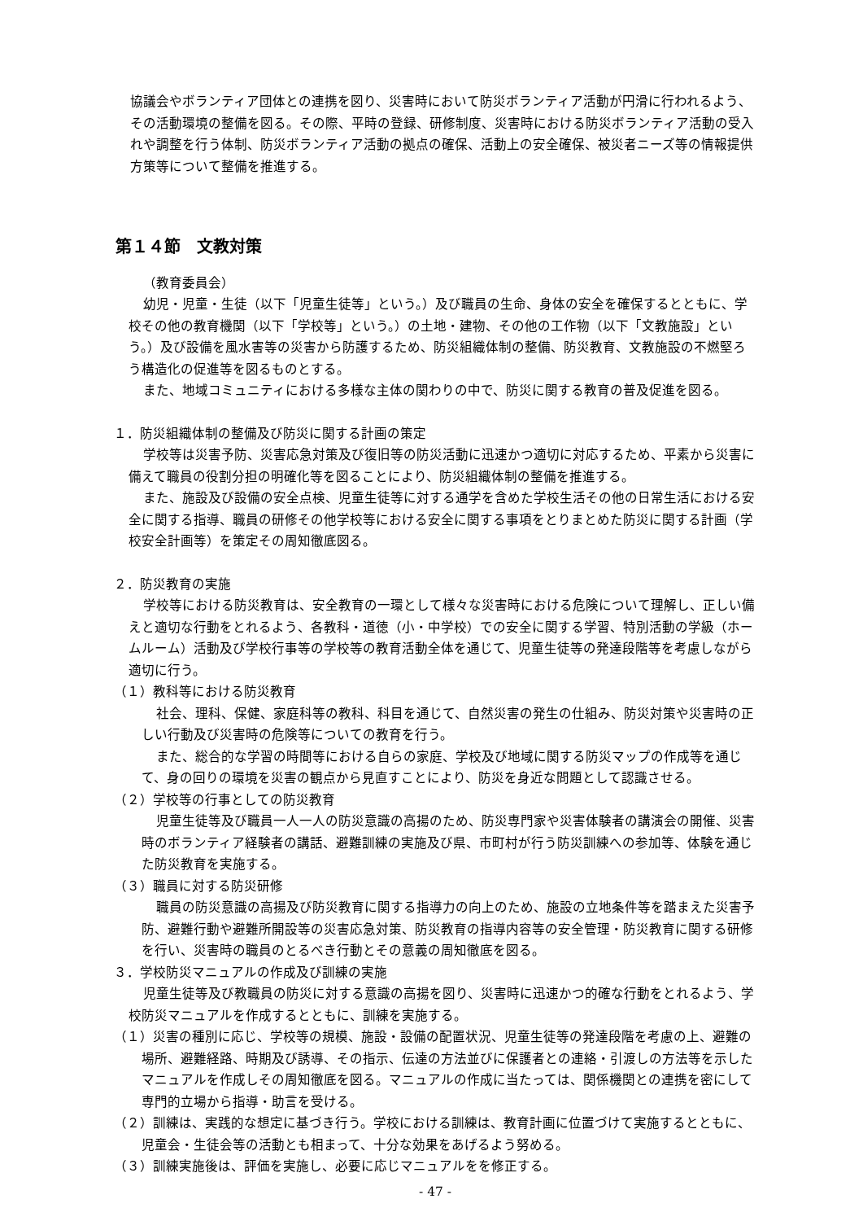協議会やボランティア団体との連携を図り、災害時において防災ボランティア活動が円滑に行われるよう、その活動環境の整備を図る。その際、平時の登録、研修制度、災害時における防災ボランティア活動の受入れや調整を行う体制、防災ボランティア活動の拠点の確保、活動上の安全確保、被災者ニーズ等の情報提供方策等について整備を推進する。
第１４節　文教対策
（教育委員会）
幼児・児童・生徒（以下「児童生徒等」という。）及び職員の生命、身体の安全を確保するとともに、学校その他の教育機関（以下「学校等」という。）の土地・建物、その他の工作物（以下「文教施設」という。）及び設備を風水害等の災害から防護するため、防災組織体制の整備、防災教育、文教施設の不燃堅ろう構造化の促進等を図るものとする。
また、地域コミュニティにおける多様な主体の関わりの中で、防災に関する教育の普及促進を図る。
１．防災組織体制の整備及び防災に関する計画の策定
学校等は災害予防、災害応急対策及び復旧等の防災活動に迅速かつ適切に対応するため、平素から災害に備えて職員の役割分担の明確化等を図ることにより、防災組織体制の整備を推進する。
また、施設及び設備の安全点検、児童生徒等に対する通学を含めた学校生活その他の日常生活における安全に関する指導、職員の研修その他学校等における安全に関する事項をとりまとめた防災に関する計画（学校安全計画等）を策定その周知徹底図る。
２．防災教育の実施
学校等における防災教育は、安全教育の一環として様々な災害時における危険について理解し、正しい備えと適切な行動をとれるよう、各教科・道徳（小・中学校）での安全に関する学習、特別活動の学級（ホームルーム）活動及び学校行事等の学校等の教育活動全体を通じて、児童生徒等の発達段階等を考慮しながら適切に行う。
（１）教科等における防災教育
社会、理科、保健、家庭科等の教科、科目を通じて、自然災害の発生の仕組み、防災対策や災害時の正しい行動及び災害時の危険等についての教育を行う。
また、総合的な学習の時間等における自らの家庭、学校及び地域に関する防災マップの作成等を通じて、身の回りの環境を災害の観点から見直すことにより、防災を身近な問題として認識させる。
（２）学校等の行事としての防災教育
児童生徒等及び職員一人一人の防災意識の高揚のため、防災専門家や災害体験者の講演会の開催、災害時のボランティア経験者の講話、避難訓練の実施及び県、市町村が行う防災訓練への参加等、体験を通じた防災教育を実施する。
（３）職員に対する防災研修
職員の防災意識の高揚及び防災教育に関する指導力の向上のため、施設の立地条件等を踏まえた災害予防、避難行動や避難所開設等の災害応急対策、防災教育の指導内容等の安全管理・防災教育に関する研修を行い、災害時の職員のとるべき行動とその意義の周知徹底を図る。
３．学校防災マニュアルの作成及び訓練の実施
児童生徒等及び教職員の防災に対する意識の高揚を図り、災害時に迅速かつ的確な行動をとれるよう、学校防災マニュアルを作成するとともに、訓練を実施する。
（１）災害の種別に応じ、学校等の規模、施設・設備の配置状況、児童生徒等の発達段階を考慮の上、避難の場所、避難経路、時期及び誘導、その指示、伝達の方法並びに保護者との連絡・引渡しの方法等を示したマニュアルを作成しその周知徹底を図る。マニュアルの作成に当たっては、関係機関との連携を密にして専門的立場から指導・助言を受ける。
（２）訓練は、実践的な想定に基づき行う。学校における訓練は、教育計画に位置づけて実施するとともに、児童会・生徒会等の活動とも相まって、十分な効果をあげるよう努める。
（３）訓練実施後は、評価を実施し、必要に応じマニュアルをを修正する。
- 47 -